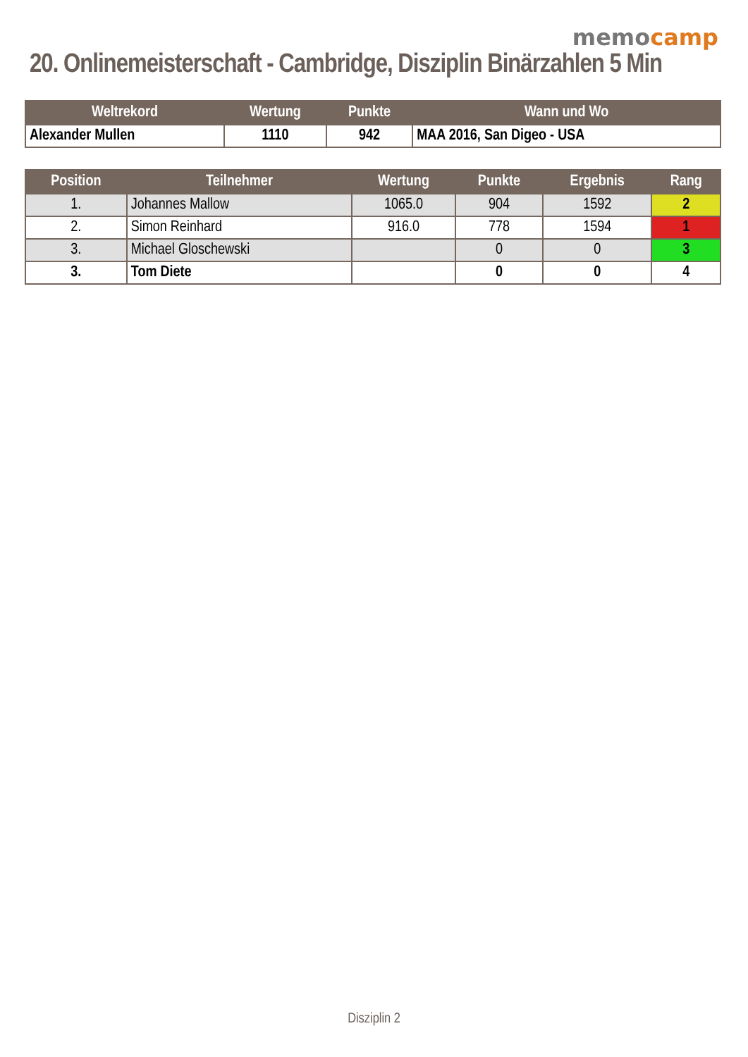memocamp
20. Onlinemeisterschaft - Cambridge, Disziplin Binärzahlen 5 Min
| Weltrekord | Wertung | Punkte | Wann und Wo |
| --- | --- | --- | --- |
| Alexander Mullen | 1110 | 942 | MAA 2016, San Digeo - USA |
| Position | Teilnehmer | Wertung | Punkte | Ergebnis | Rang |
| --- | --- | --- | --- | --- | --- |
| 1. | Johannes Mallow | 1065.0 | 904 | 1592 | 2 |
| 2. | Simon Reinhard | 916.0 | 778 | 1594 | 1 |
| 3. | Michael Gloschewski | | 0 | 0 | 3 |
| 3. | Tom Diete | | 0 | 0 | 4 |
Disziplin 2